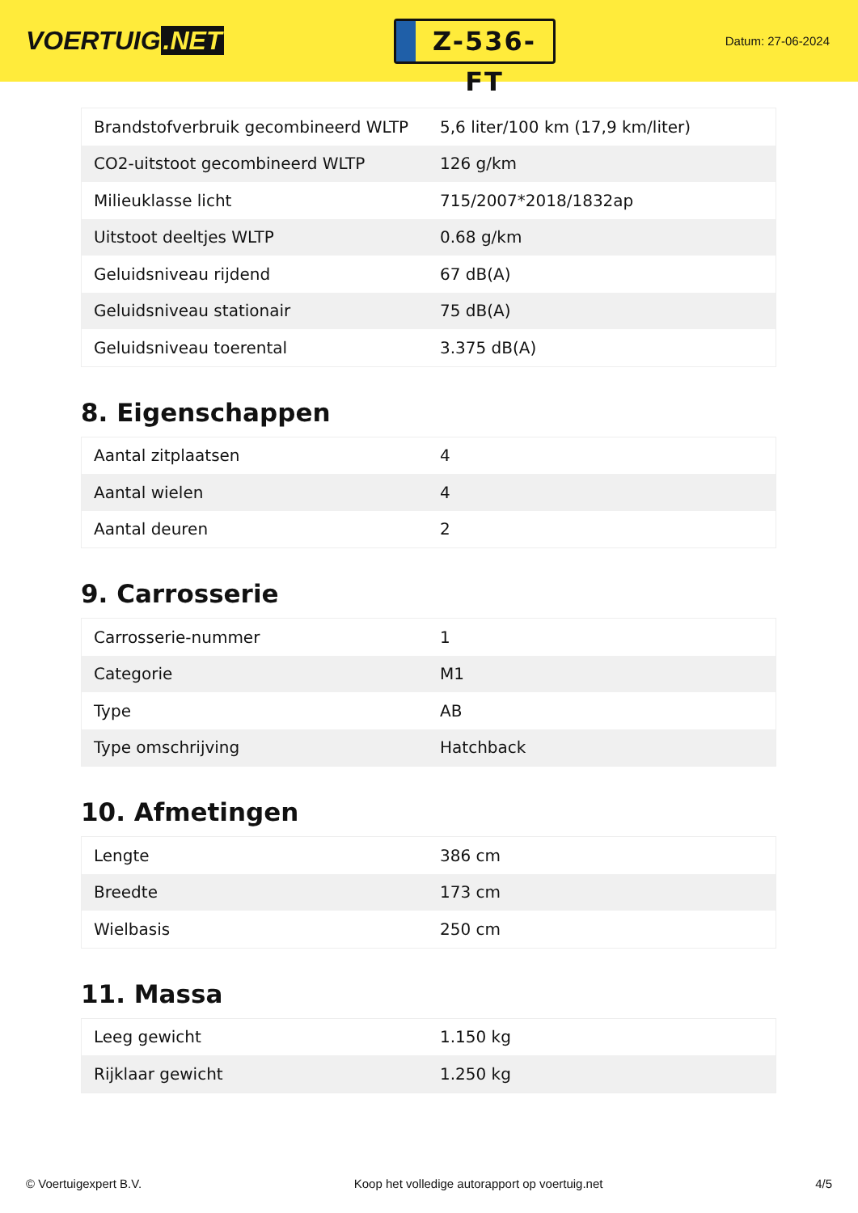VOERTUIG.NET
Z-536-FT
Datum: 27-06-2024
| Brandstofverbruik gecombineerd WLTP | 5,6 liter/100 km (17,9 km/liter) |
| CO2-uitstoot gecombineerd WLTP | 126 g/km |
| Milieuklasse licht | 715/2007*2018/1832ap |
| Uitstoot deeltjes WLTP | 0.68 g/km |
| Geluidsniveau rijdend | 67 dB(A) |
| Geluidsniveau stationair | 75 dB(A) |
| Geluidsniveau toerental | 3.375 dB(A) |
8. Eigenschappen
| Aantal zitplaatsen | 4 |
| Aantal wielen | 4 |
| Aantal deuren | 2 |
9. Carrosserie
| Carrosserie-nummer | 1 |
| Categorie | M1 |
| Type | AB |
| Type omschrijving | Hatchback |
10. Afmetingen
| Lengte | 386 cm |
| Breedte | 173 cm |
| Wielbasis | 250 cm |
11. Massa
| Leeg gewicht | 1.150 kg |
| Rijklaar gewicht | 1.250 kg |
© Voertuigexpert B.V. Koop het volledige autorapport op voertuig.net 4/5